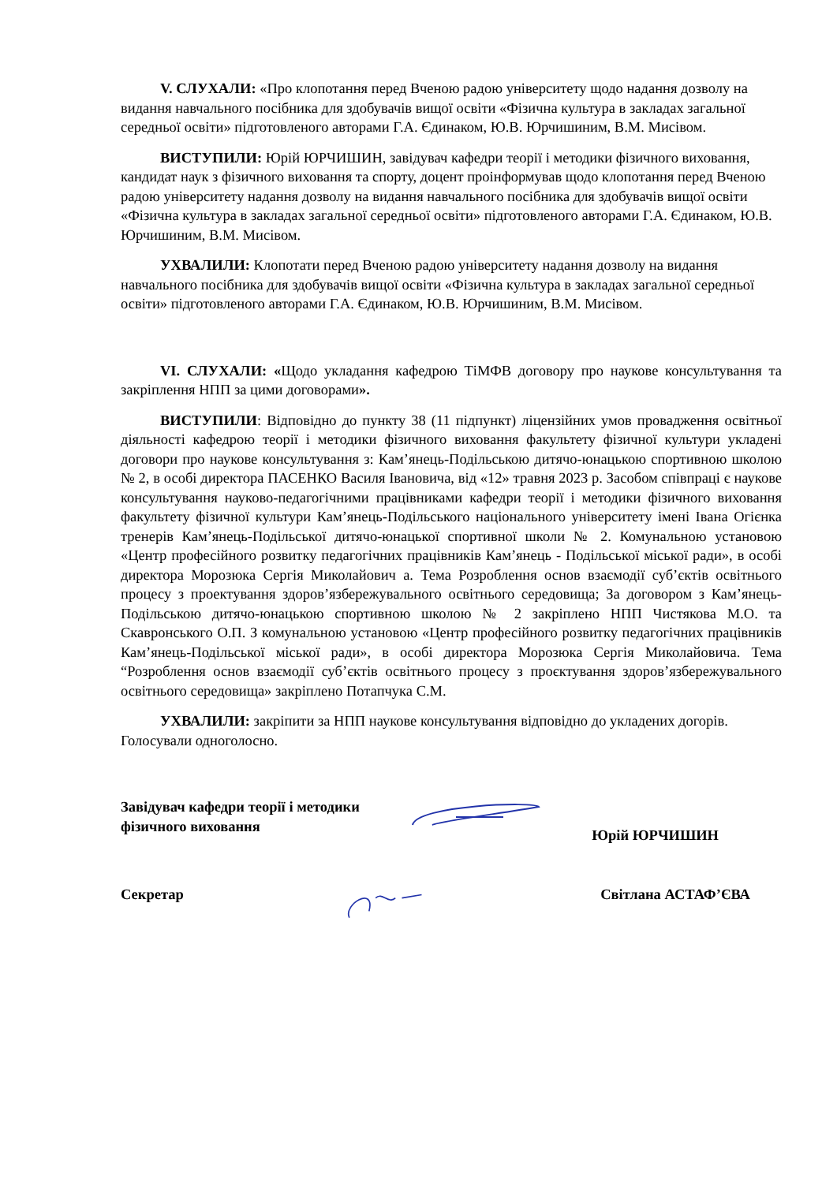V. СЛУХАЛИ: «Про клопотання перед Вченою радою університету щодо надання дозволу на видання навчального посібника для здобувачів вищої освіти «Фізична культура в закладах загальної середньої освіти» підготовленого авторами Г.А. Єдинаком, Ю.В. Юрчишиним, В.М. Мисівом.
ВИСТУПИЛИ: Юрій ЮРЧИШИН, завідувач кафедри теорії і методики фізичного виховання, кандидат наук з фізичного виховання та спорту, доцент проінформував щодо клопотання перед Вченою радою університету надання дозволу на видання навчального посібника для здобувачів вищої освіти «Фізична культура в закладах загальної середньої освіти» підготовленого авторами Г.А. Єдинаком, Ю.В. Юрчишиним, В.М. Мисівом.
УХВАЛИЛИ: Клопотати перед Вченою радою університету надання дозволу на видання навчального посібника для здобувачів вищої освіти «Фізична культура в закладах загальної середньої освіти» підготовленого авторами Г.А. Єдинаком, Ю.В. Юрчишиним, В.М. Мисівом.
VI. СЛУХАЛИ: «Щодо укладання кафедрою ТіМФВ договору про наукове консультування та закріплення НПП за цими договорами».
ВИСТУПИЛИ: Відповідно до пункту 38 (11 підпункт) ліцензійних умов провадження освітньої діяльності кафедрою теорії і методики фізичного виховання факультету фізичної культури укладені договори про наукове консультування з: Кам’янець-Подільською дитячо-юнацькою спортивною школою № 2, в особі директора ПАСЕНКО Василя Івановича, від «12» травня 2023 р. Засобом співпраці є наукове консультування науково-педагогічними працівниками кафедри теорії і методики фізичного виховання факультету фізичної культури Кам’янець-Подільського національного університету імені Івана Огієнка тренерів Кам’янець-Подільської дитячо-юнацької спортивної школи № 2. Комунальною установою «Центр професійного розвитку педагогічних працівників Кам’янець - Подільської міської ради», в особі директора Морозюка Сергія Миколайович а. Тема Розроблення основ взаємодії суб’єктів освітнього процесу з проектування здоров’язбережувального освітнього середовища; За договором з Кам’янець-Подільською дитячо-юнацькою спортивною школою № 2 закріплено НПП Чистякова М.О. та Скавронського О.П. З комунальною установою «Центр професійного розвитку педагогічних працівників Кам’янець-Подільської міської ради», в особі директора Морозюка Сергія Миколайовича. Тема “Розроблення основ взаємодії суб’єктів освітнього процесу з проєктування здоров’язбережувального освітнього середовища» закріплено Потапчука С.М.
УХВАЛИЛИ: закріпити за НПП наукове консультування відповідно до укладених догорів. Голосували одноголосно.
Завідувач кафедри теорії і методики
фізичного виховання
Юрій ЮРЧИШИН
Секретар Світлана АСТАФ’ЄВА